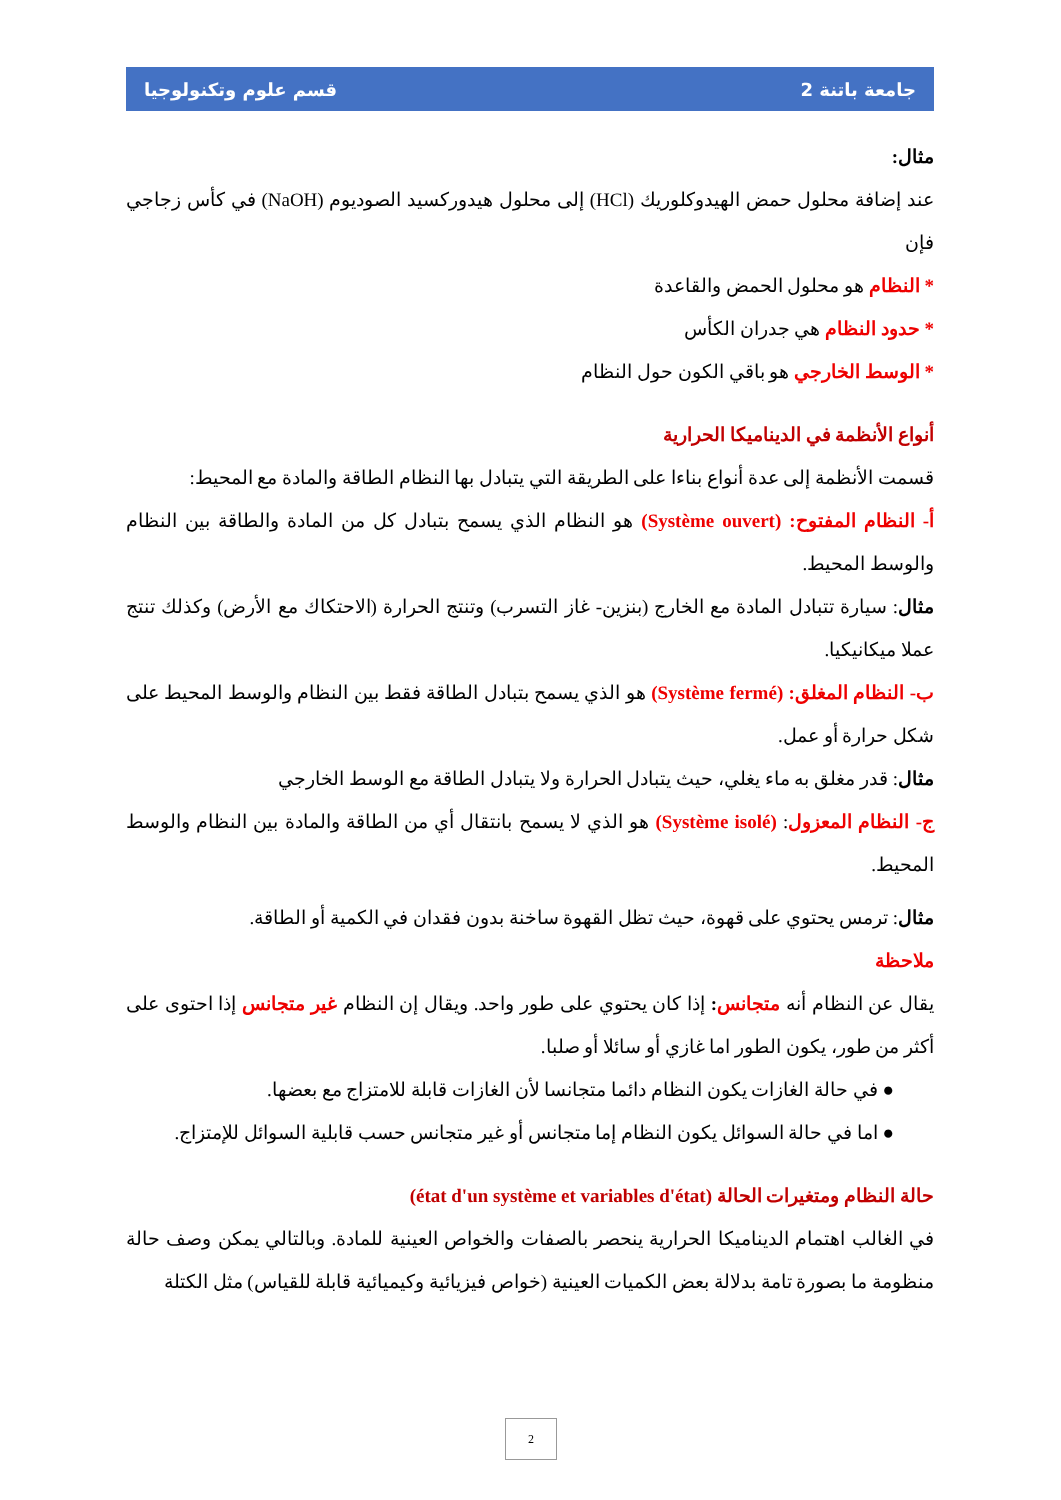جامعة باتنة 2 قسم علوم وتكنولوجيا
مثال:
عند إضافة محلول حمض الهيدوكلوريك (HCl) إلى محلول هيدوركسيد الصوديوم (NaOH) في كأس زجاجي فإن
* النظام هو محلول الحمض والقاعدة
* حدود النظام هي جدران الكأس
* الوسط الخارجي هو باقي الكون حول النظام
أنواع الأنظمة في الديناميكا الحرارية
قسمت الأنظمة إلى عدة أنواع بناءا على الطريقة التي يتبادل بها النظام الطاقة والمادة مع المحيط:
أ- النظام المفتوح: (Système ouvert) هو النظام الذي يسمح بتبادل كل من المادة والطاقة بين النظام والوسط المحيط.
مثال: سيارة تتبادل المادة مع الخارج (بنزين- غاز التسرب) وتنتج الحرارة (الاحتكاك مع الأرض) وكذلك تنتج عملا ميكانيكيا.
ب- النظام المغلق: (Système fermé) هو الذي يسمح بتبادل الطاقة فقط بين النظام والوسط المحيط على شكل حرارة أو عمل.
مثال: قدر مغلق به ماء يغلي، حيث يتبادل الحرارة ولا يتبادل الطاقة مع الوسط الخارجي
ج- النظام المعزول: (Système isolé) هو الذي لا يسمح بانتقال أي من الطاقة والمادة بين النظام والوسط المحيط.
مثال: ترمس يحتوي على قهوة، حيث تظل القهوة ساخنة بدون فقدان في الكمية أو الطاقة.
ملاحظة
يقال عن النظام أنه متجانس: إذا كان يحتوي على طور واحد. ويقال إن النظام غير متجانس إذا احتوى على أكثر من طور، يكون الطور اما غازي أو سائلا أو صلبا.
● في حالة الغازات يكون النظام دائما متجانسا لأن الغازات قابلة للامتزاج مع بعضها.
● اما في حالة السوائل يكون النظام إما متجانس أو غير متجانس حسب قابلية السوائل للإمتزاج.
حالة النظام ومتغيرات الحالة (état d'un système et variables d'état)
في الغالب اهتمام الديناميكا الحرارية ينحصر بالصفات والخواص العينية للمادة. وبالتالي يمكن وصف حالة منظومة ما بصورة تامة بدلالة بعض الكميات العينية (خواص فيزيائية وكيميائية قابلة للقياس) مثل الكتلة
2